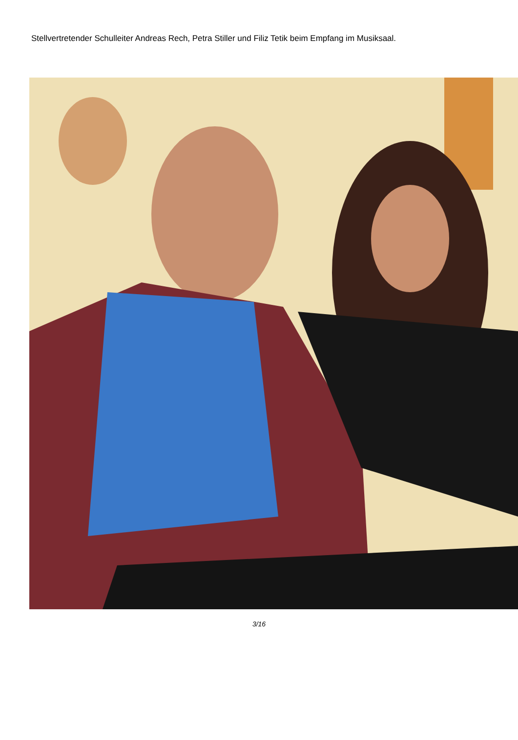Stellvertretender Schulleiter Andreas Rech, Petra Stiller und Filiz Tetik beim Empfang im Musiksaal.
3/16